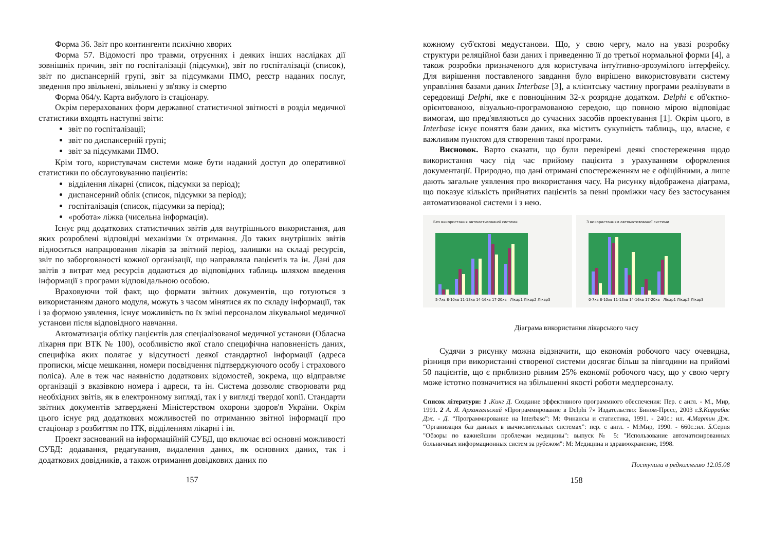Форма 36. Звіт про контингенти психічно хворих
Форма 57. Відомості про травми, отруєннях і деяких інших наслідках дії зовнішніх причин, звіт по госпіталізації (підсумки), звіт по госпіталізації (список), звіт по диспансерній групі, звіт за підсумками ПМО, реєстр наданих послуг, зведення про звільнені, звільнені у зв'язку із смертю
Форма 064/у. Карта вибулого із стаціонару.
Окрім перерахованих форм державної статистичної звітності в розділ медичної статистики входять наступні звіти:
звіт по госпіталізації;
звіт по диспансерній групі;
звіт за підсумками ПМО.
Крім того, користувачам системи може бути наданий доступ до оперативної статистики по обслуговуванню пацієнтів:
відділення лікарні (список, підсумки за період);
диспансерний облік (список, підсумки за період);
госпіталізація (список, підсумки за період);
«робота» ліжка (чисельна інформація).
Існує ряд додаткових статистичних звітів для внутрішнього використання, для яких розроблені відповідні механізми їх отримання. До таких внутрішніх звітів відноситься напрацювання лікарів за звітний період, залишки на складі ресурсів, звіт по заборгованості кожної організації, що направляла пацієнтів та ін. Дані для звітів з витрат мед ресурсів додаються до відповідних таблиць шляхом введення інформації з програми відповідальною особою.
Враховуючи той факт, що формати звітних документів, що готуються з використанням даного модуля, можуть з часом мінятися як по складу інформації, так і за формою уявлення, існує можливість по їх зміні персоналом лікувальної медичної установи після відповідного навчання.
Автоматизація обліку пацієнтів для спеціалізованої медичної установи (Обласна лікарня при ВТК № 100), особливістю якої стало специфічна наповненість даних, специфіка яких полягає у відсутності деякої стандартної інформації (адреса прописки, місце мешкання, номери посвідчення підтверджуючого особу і страхового поліса). Але в теж час наявністю додаткових відомостей, зокрема, що відправляє організації з вказівкою номера і адреси, та ін. Система дозволяє створювати ряд необхідних звітів, як в електронному вигляді, так і у вигляді твердої копії. Стандарти звітних документів затверджені Міністерством охорони здоров'я України. Окрім цього існує ряд додаткових можливостей по отриманню звітної інформації про стаціонар з розбиттям по ІТК, відділенням лікарні і ін.
Проект заснований на інформаційній СУБД, що включає всі основні можливості СУБД: додавання, редагування, видалення даних, як основних даних, так і додаткових довідників, а також отримання довідкових даних по
157
кожному суб'єктові медустанови. Що, у свою чергу, мало на увазі розробку структури реляційної бази даних і приведенню її до третьої нормальної форми [4], а також розробки призначеного для користувача інтуїтивно-зрозумілого інтерфейсу. Для вирішення поставленого завдання було вирішено використовувати систему управління базами даних Interbase [3], а клієнтську частину програми реалізувати в середовищі Delphi, яке є повноцінним 32-х розрядне додатком. Delphi є об'єктно-орієнтованою, візуально-програмованою середою, що повною мірою відповідає вимогам, що пред'являються до сучасних засобів проектування [1]. Окрім цього, в Interbase існує поняття бази даних, яка містить сукупність таблиць, що, власне, є важливим пунктом для створення такої програми.
Висновок. Варто сказати, що були перевірені деякі спостереження щодо використання часу під час прийому пацієнта з урахуванням оформлення документації. Природно, що дані отримані спостереженням не є офіційними, а лише дають загальне уявлення про використання часу. На рисунку відображена діаграма, що показує кількість прийнятих пацієнтів за певні проміжки часу без застосування автоматизованої системи і з нею.
Без використання автоматизованої системи
5-7хв 8-10хв 11-13хв 14-16хв 17-20хв Лікар1 Лікар2 Лікар3
З використанням автоматизованої системи
0-7хв 8-10хв 11-13хв 14-16хв 17-20хв Лікар1 Лікар2 Лікар3
Діаграма використання лікарського часу
Судячи з рисунку можна відзначити, що економія робочого часу очевидна, різниця при використанні створеної системи досягає більш за півгодини на прийомі 50 пацієнтів, що є приблизно рівним 25% економії робочого часу, що у свою чергу може істотно позначитися на збільшенні якості роботи медперсоналу.
Список літератури: 1 . Кинг Д. Создание эффективного программного обеспечения: Пер. с англ. - М., Мир, 1991. 2 А. Я. Архангельский «Программирование в Delphi 7» Издательство: Бином-Пресс, 2003 г.3. Каррабис Дж. - Д. “Программирование на Interbase”: М: Финансы и статистика, 1991. - 240с.: ил. 4. Мартин Дж. “Организация баз данных в вычислительных системах”: пер. с англ. - М:Мир, 1990. - 660с.:ил. 5. Серия "Обзоры по важнейшим проблемам медицины": выпуск № 5: "Использование автоматизированных больничных информационных систем за рубежом": М: Медицина и здравоохранение, 1998.
Поступила в редколлегию 12.05.08
158